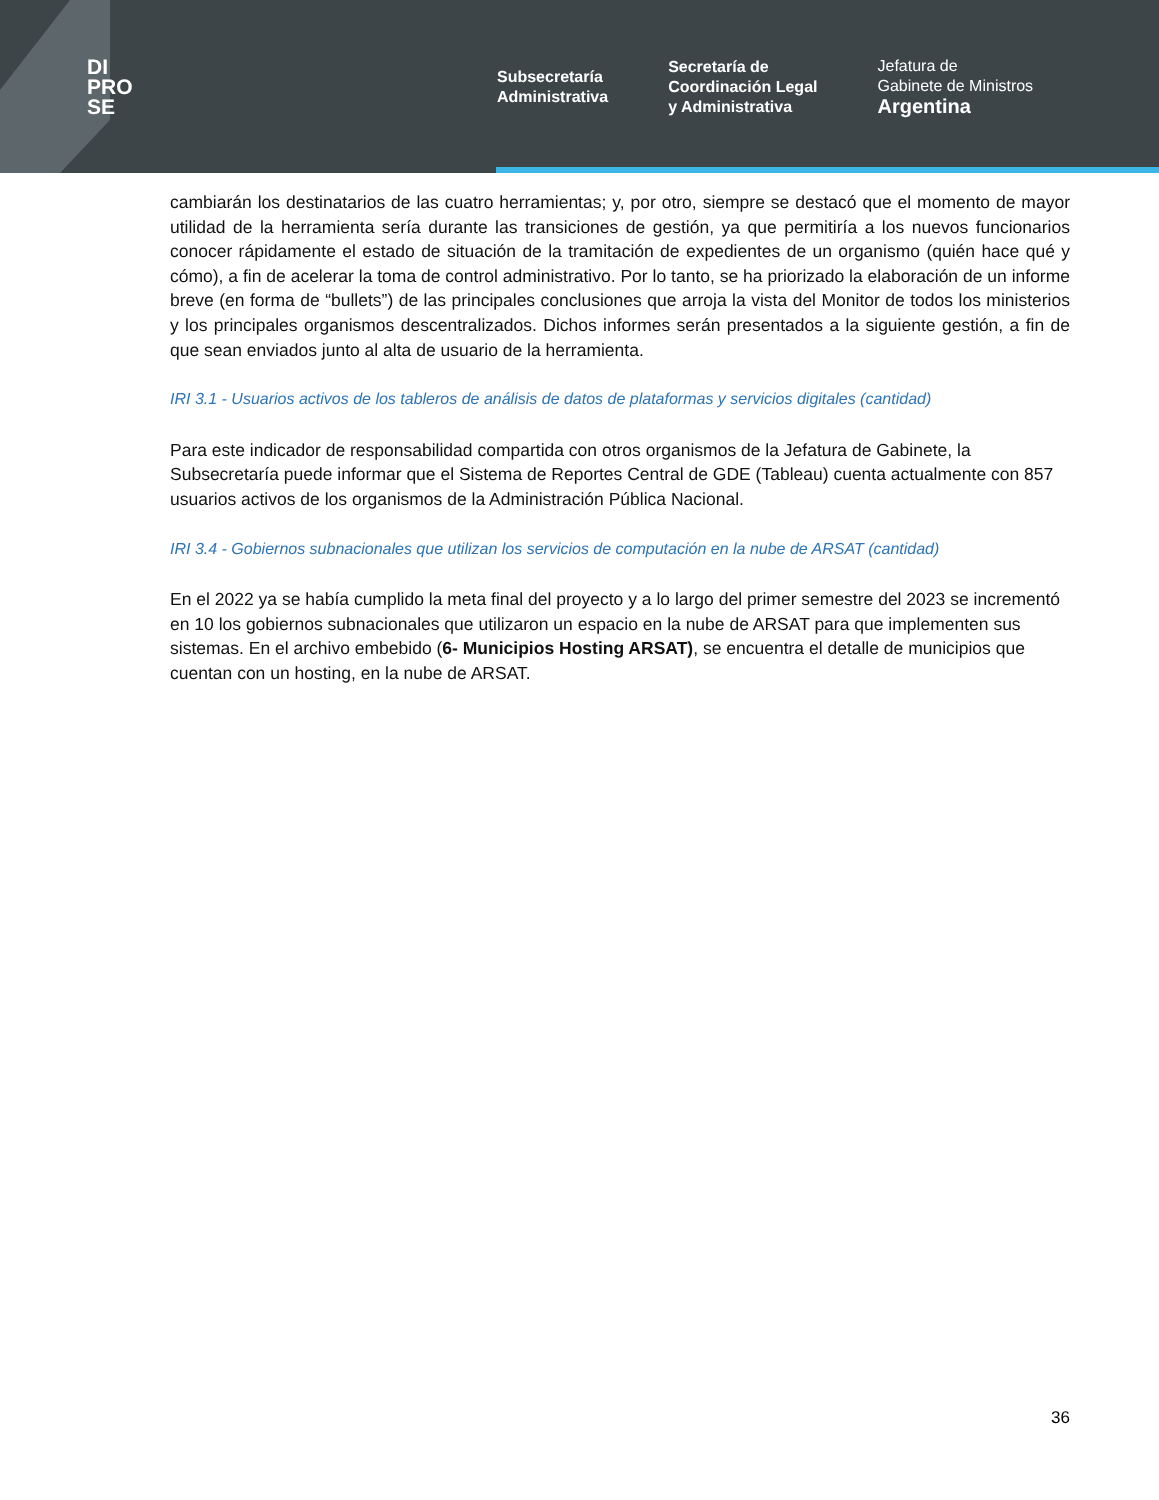DI
PRO
SE
Subsecretaría
Administrativa
Secretaría de
Coordinación Legal
y Administrativa
Jefatura de
Gabinete de Ministros
Argentina
cambiarán los destinatarios de las cuatro herramientas; y, por otro, siempre se destacó que el momento de mayor utilidad de la herramienta sería durante las transiciones de gestión, ya que permitiría a los nuevos funcionarios conocer rápidamente el estado de situación de la tramitación de expedientes de un organismo (quién hace qué y cómo), a fin de acelerar la toma de control administrativo. Por lo tanto, se ha priorizado la elaboración de un informe breve (en forma de “bullets”) de las principales conclusiones que arroja la vista del Monitor de todos los ministerios y los principales organismos descentralizados. Dichos informes serán presentados a la siguiente gestión, a fin de que sean enviados junto al alta de usuario de la herramienta.
IRI 3.1 - Usuarios activos de los tableros de análisis de datos de plataformas y servicios digitales (cantidad)
Para este indicador de responsabilidad compartida con otros organismos de la Jefatura de Gabinete, la Subsecretaría puede informar que el Sistema de Reportes Central de GDE (Tableau) cuenta actualmente con 857 usuarios activos de los organismos de la Administración Pública Nacional.
IRI 3.4 - Gobiernos subnacionales que utilizan los servicios de computación en la nube de ARSAT (cantidad)
En el 2022 ya se había cumplido la meta final del proyecto y a lo largo del primer semestre del 2023 se incrementó en 10 los gobiernos subnacionales que utilizaron un espacio en la nube de ARSAT para que implementen sus sistemas. En el archivo embebido (6- Municipios Hosting ARSAT), se encuentra el detalle de municipios que cuentan con un hosting, en la nube de ARSAT.
36